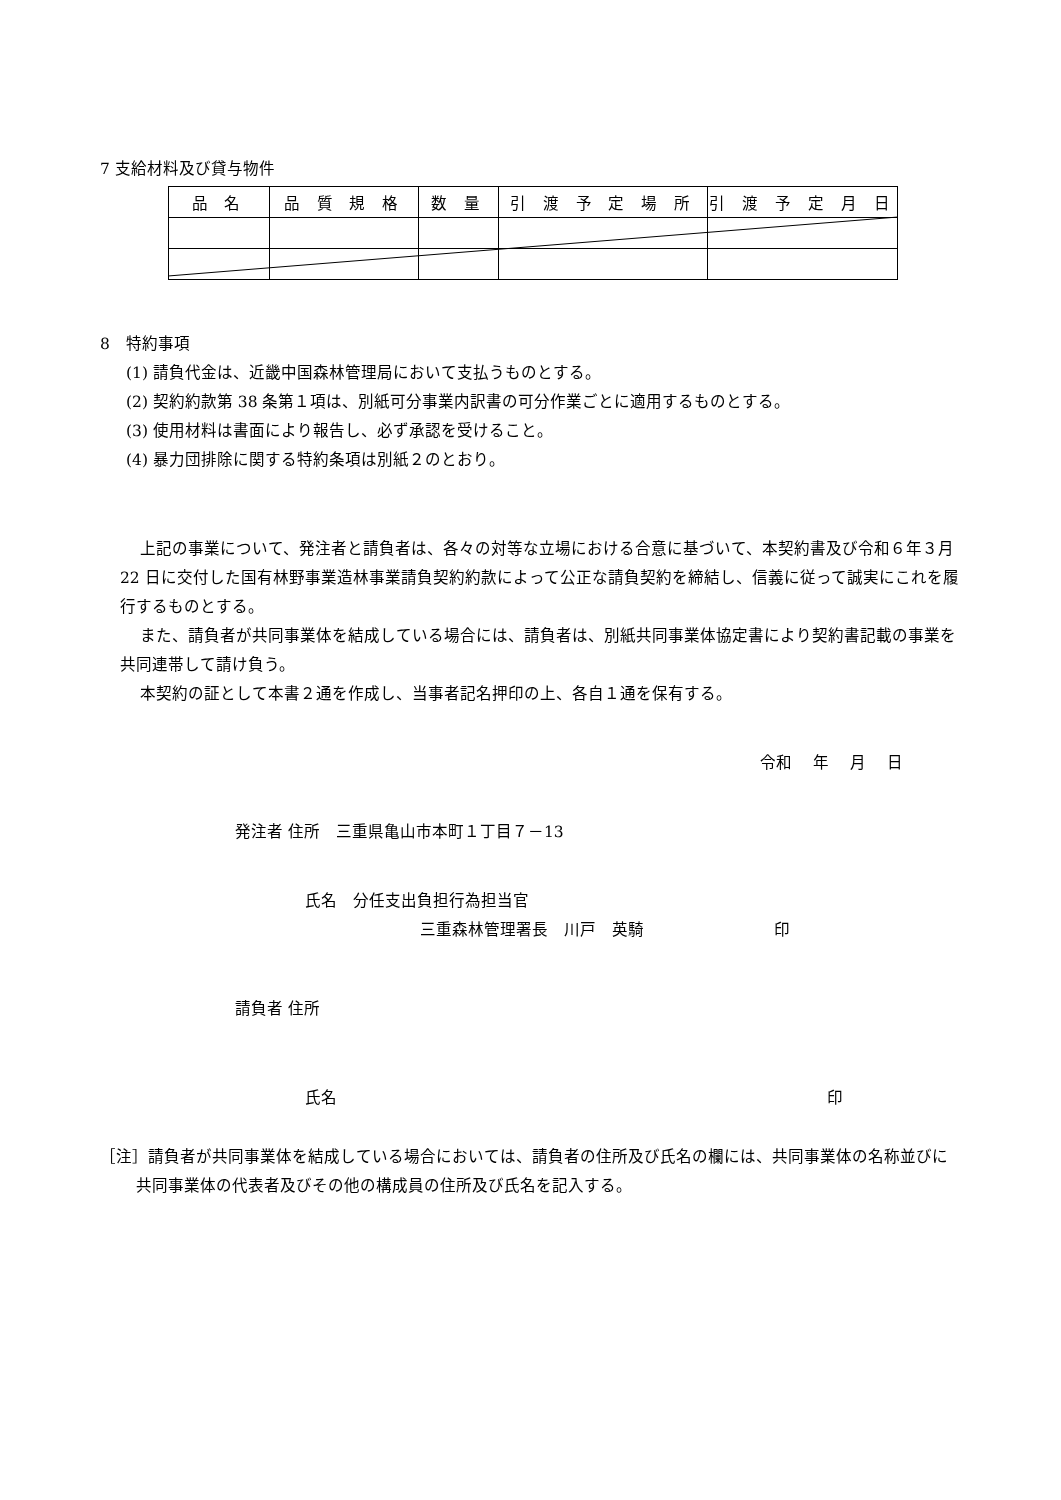7 支給材料及び貸与物件
| 品 名 | 品 質 規 格 | 数 量 | 引 渡 予 定 場 所 | 引 渡 予 定 月 日 |
| --- | --- | --- | --- | --- |
8　特約事項
(1) 請負代金は、近畿中国森林管理局において支払うものとする。
(2) 契約約款第 38 条第１項は、別紙可分事業内訳書の可分作業ごとに適用するものとする。
(3) 使用材料は書面により報告し、必ず承認を受けること。
(4) 暴力団排除に関する特約条項は別紙２のとおり。
上記の事業について、発注者と請負者は、各々の対等な立場における合意に基づいて、本契約書及び令和６年３月 22 日に交付した国有林野事業造林事業請負契約約款によって公正な請負契約を締結し、信義に従って誠実にこれを履行するものとする。
また、請負者が共同事業体を結成している場合には、請負者は、別紙共同事業体協定書により契約書記載の事業を共同連帯して請け負う。
本契約の証として本書２通を作成し、当事者記名押印の上、各自１通を保有する。
令和　 年　 月　 日
発注者 住所　三重県亀山市本町１丁目７－13
氏名　分任支出負担行為担当官
三重森林管理署長　川戸　英騎 印
請負者 住所
氏名 印
［注］請負者が共同事業体を結成している場合においては、請負者の住所及び氏名の欄には、共同事業体の名称並びに共同事業体の代表者及びその他の構成員の住所及び氏名を記入する。